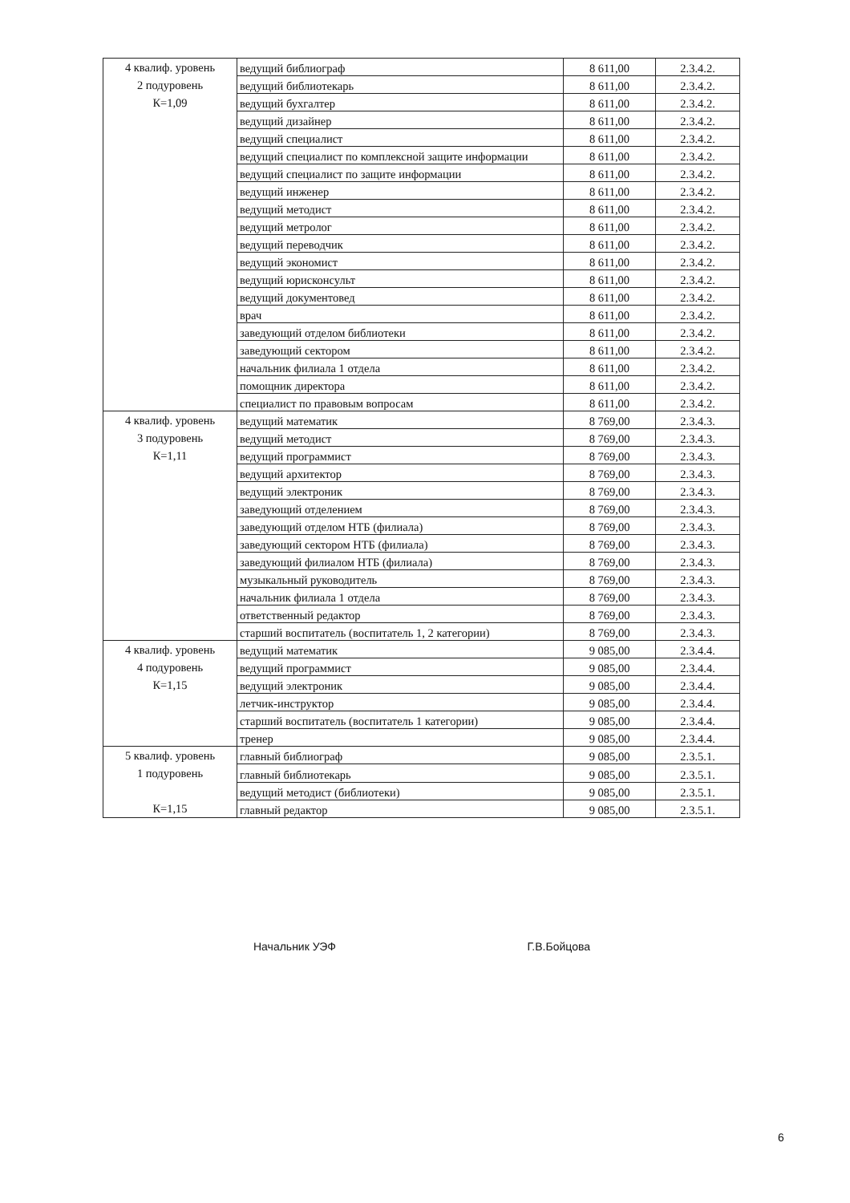| 4 квалиф. уровень 2 подуровень К=1,09 | ведущий библиограф | 8 611,00 | 2.3.4.2. |
| | ведущий библиотекарь | 8 611,00 | 2.3.4.2. |
| | ведущий бухгалтер | 8 611,00 | 2.3.4.2. |
| | ведущий дизайнер | 8 611,00 | 2.3.4.2. |
| | ведущий специалист | 8 611,00 | 2.3.4.2. |
| | ведущий специалист по комплексной защите информации | 8 611,00 | 2.3.4.2. |
| | ведущий специалист по защите информации | 8 611,00 | 2.3.4.2. |
| | ведущий инженер | 8 611,00 | 2.3.4.2. |
| | ведущий методист | 8 611,00 | 2.3.4.2. |
| | ведущий метролог | 8 611,00 | 2.3.4.2. |
| | ведущий переводчик | 8 611,00 | 2.3.4.2. |
| | ведущий экономист | 8 611,00 | 2.3.4.2. |
| | ведущий юрисконсульт | 8 611,00 | 2.3.4.2. |
| | ведущий документовед | 8 611,00 | 2.3.4.2. |
| | врач | 8 611,00 | 2.3.4.2. |
| | заведующий отделом библиотеки | 8 611,00 | 2.3.4.2. |
| | заведующий сектором | 8 611,00 | 2.3.4.2. |
| | начальник филиала 1 отдела | 8 611,00 | 2.3.4.2. |
| | помощник директора | 8 611,00 | 2.3.4.2. |
| | специалист по правовым вопросам | 8 611,00 | 2.3.4.2. |
| 4 квалиф. уровень 3 подуровень К=1,11 | ведущий математик | 8 769,00 | 2.3.4.3. |
| | ведущий методист | 8 769,00 | 2.3.4.3. |
| | ведущий программист | 8 769,00 | 2.3.4.3. |
| | ведущий архитектор | 8 769,00 | 2.3.4.3. |
| | ведущий электроник | 8 769,00 | 2.3.4.3. |
| | заведующий отделением | 8 769,00 | 2.3.4.3. |
| | заведующий отделом НТБ (филиала) | 8 769,00 | 2.3.4.3. |
| | заведующий сектором НТБ (филиала) | 8 769,00 | 2.3.4.3. |
| | заведующий филиалом НТБ (филиала) | 8 769,00 | 2.3.4.3. |
| | музыкальный руководитель | 8 769,00 | 2.3.4.3. |
| | начальник филиала 1 отдела | 8 769,00 | 2.3.4.3. |
| | ответственный редактор | 8 769,00 | 2.3.4.3. |
| | старший воспитатель (воспитатель 1, 2 категории) | 8 769,00 | 2.3.4.3. |
| 4 квалиф. уровень 4 подуровень К=1,15 | ведущий математик | 9 085,00 | 2.3.4.4. |
| | ведущий программист | 9 085,00 | 2.3.4.4. |
| | ведущий электроник | 9 085,00 | 2.3.4.4. |
| | летчик-инструктор | 9 085,00 | 2.3.4.4. |
| | старший воспитатель (воспитатель 1 категории) | 9 085,00 | 2.3.4.4. |
| | тренер | 9 085,00 | 2.3.4.4. |
| 5 квалиф. уровень 1 подуровень К=1,15 | главный библиограф | 9 085,00 | 2.3.5.1. |
| | главный библиотекарь | 9 085,00 | 2.3.5.1. |
| | ведущий методист (библиотеки) | 9 085,00 | 2.3.5.1. |
| | главный редактор | 9 085,00 | 2.3.5.1. |
Начальник УЭФ Г.В.Бойцова
6